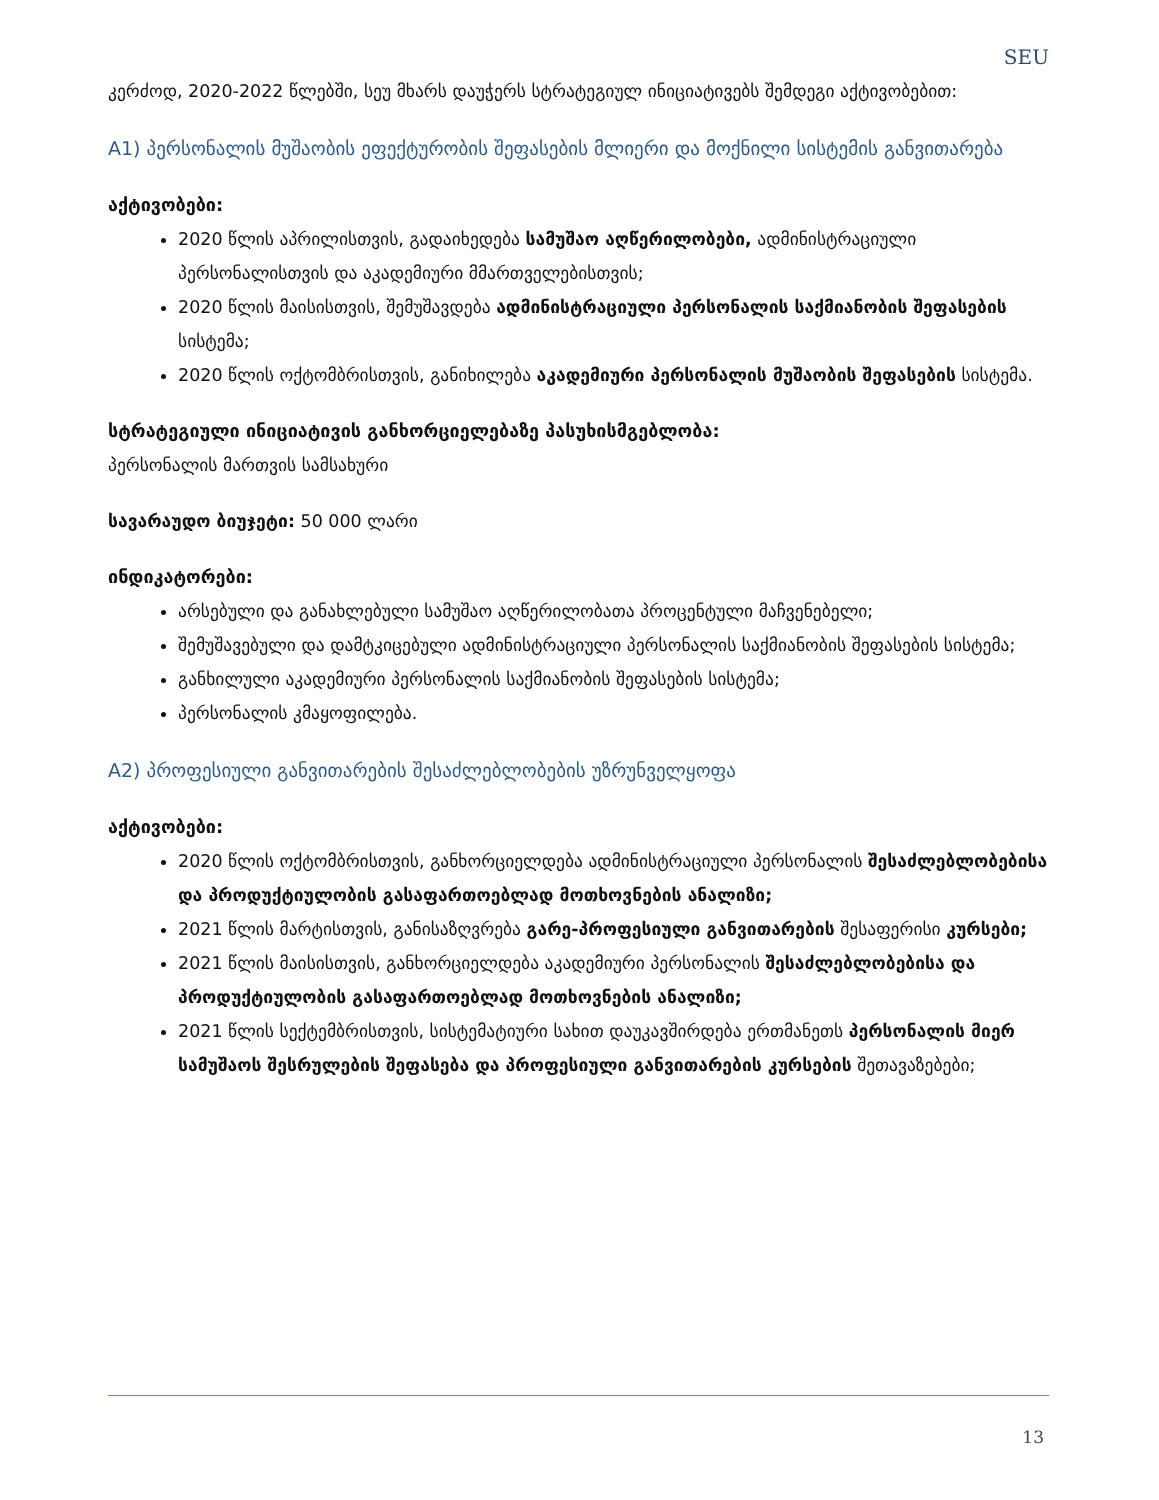SEU
კერძოდ, 2020-2022 წლებში, სეუ მხარს დაუჭერს სტრატეგიულ ინიციატივებს შემდეგი აქტივობებით:
A1) პერსონალის მუშაობის ეფექტურობის შეფასების მლიერი და მოქნილი სისტემის განვითარება
აქტივობები:
2020 წლის აპრილისთვის, გადაიხედება სამუშაო აღწერილობები, ადმინისტრაციული პერსონალისთვის და აკადემიური მმართველებისთვის;
2020 წლის მაისისთვის, შემუშავდება ადმინისტრაციული პერსონალის საქმიანობის შეფასების სისტემა;
2020 წლის ოქტომბრისთვის, განიხილება აკადემიური პერსონალის მუშაობის შეფასების სისტემა.
სტრატეგიული ინიციატივის განხორციელებაზე პასუხისმგებლობა:
პერსონალის მართვის სამსახური
სავარაუდო ბიუჯეტი: 50 000 ლარი
ინდიკატორები:
არსებული და განახლებული სამუშაო აღწერილობათა პროცენტული მაჩვენებელი;
შემუშავებული და დამტკიცებული ადმინისტრაციული პერსონალის საქმიანობის შეფასების სისტემა;
განხილული აკადემიური პერსონალის საქმიანობის შეფასების სისტემა;
პერსონალის კმაყოფილება.
A2) პროფესიული განვითარების შესაძლებლობების უზრუნველყოფა
აქტივობები:
2020 წლის ოქტომბრისთვის, განხორციელდება ადმინისტრაციული პერსონალის შესაძლებლობებისა და პროდუქტიულობის გასაფართოებლად მოთხოვნების ანალიზი;
2021 წლის მარტისთვის, განისაზღვრება გარე-პროფესიული განვითარების შესაფერისი კურსები;
2021 წლის მაისისთვის, განხორციელდება აკადემიური პერსონალის შესაძლებლობებისა და პროდუქტიულობის გასაფართოებლად მოთხოვნების ანალიზი;
2021 წლის სექტემბრისთვის, სისტემატიური სახით დაუკავშირდება ერთმანეთს პერსონალის მიერ სამუშაოს შესრულების შეფასება და პროფესიული განვითარების კურსების შეთავაზებები;
13